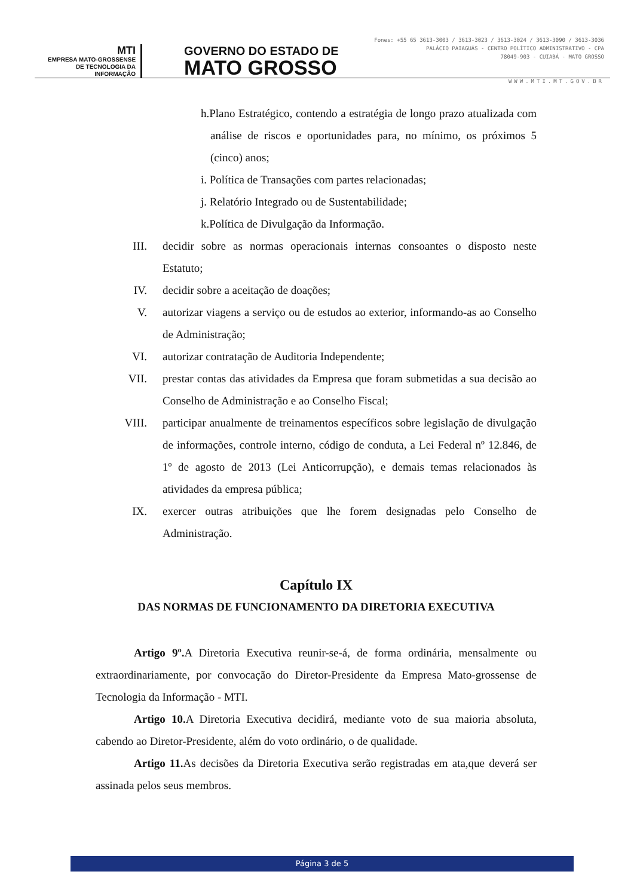MTI
EMPRESA MATO-GROSSENSE
DE TECNOLOGIA DA
INFORMAÇÃO
GOVERNO DO ESTADO DE
MATO GROSSO
Fones: +55 65 3613-3003 / 3613-3023 / 3613-3024 / 3613-3090 / 3613-3036
PALÁCIO PAIAGUÁS - CENTRO POLÍTICO ADMINISTRATIVO - CPA
78049-903 - CUIABÁ - MATO GROSSO
WWW.MTI.MT.GOV.BR
h.Plano Estratégico, contendo a estratégia de longo prazo atualizada com análise de riscos e oportunidades para, no mínimo, os próximos 5 (cinco) anos;
i. Política de Transações com partes relacionadas;
j. Relatório Integrado ou de Sustentabilidade;
k.Política de Divulgação da Informação.
III. decidir sobre as normas operacionais internas consoantes o disposto neste Estatuto;
IV. decidir sobre a aceitação de doações;
V. autorizar viagens a serviço ou de estudos ao exterior, informando-as ao Conselho de Administração;
VI. autorizar contratação de Auditoria Independente;
VII. prestar contas das atividades da Empresa que foram submetidas a sua decisão ao Conselho de Administração e ao Conselho Fiscal;
VIII. participar anualmente de treinamentos específicos sobre legislação de divulgação de informações, controle interno, código de conduta, a Lei Federal nº 12.846, de 1º de agosto de 2013 (Lei Anticorrupção), e demais temas relacionados às atividades da empresa pública;
IX. exercer outras atribuições que lhe forem designadas pelo Conselho de Administração.
Capítulo IX
DAS NORMAS DE FUNCIONAMENTO DA DIRETORIA EXECUTIVA
Artigo 9º. A Diretoria Executiva reunir-se-á, de forma ordinária, mensalmente ou extraordinariamente, por convocação do Diretor-Presidente da Empresa Mato-grossense de Tecnologia da Informação - MTI.
Artigo 10. A Diretoria Executiva decidirá, mediante voto de sua maioria absoluta, cabendo ao Diretor-Presidente, além do voto ordinário, o de qualidade.
Artigo 11. As decisões da Diretoria Executiva serão registradas em ata,que deverá ser assinada pelos seus membros.
Página 3 de 5